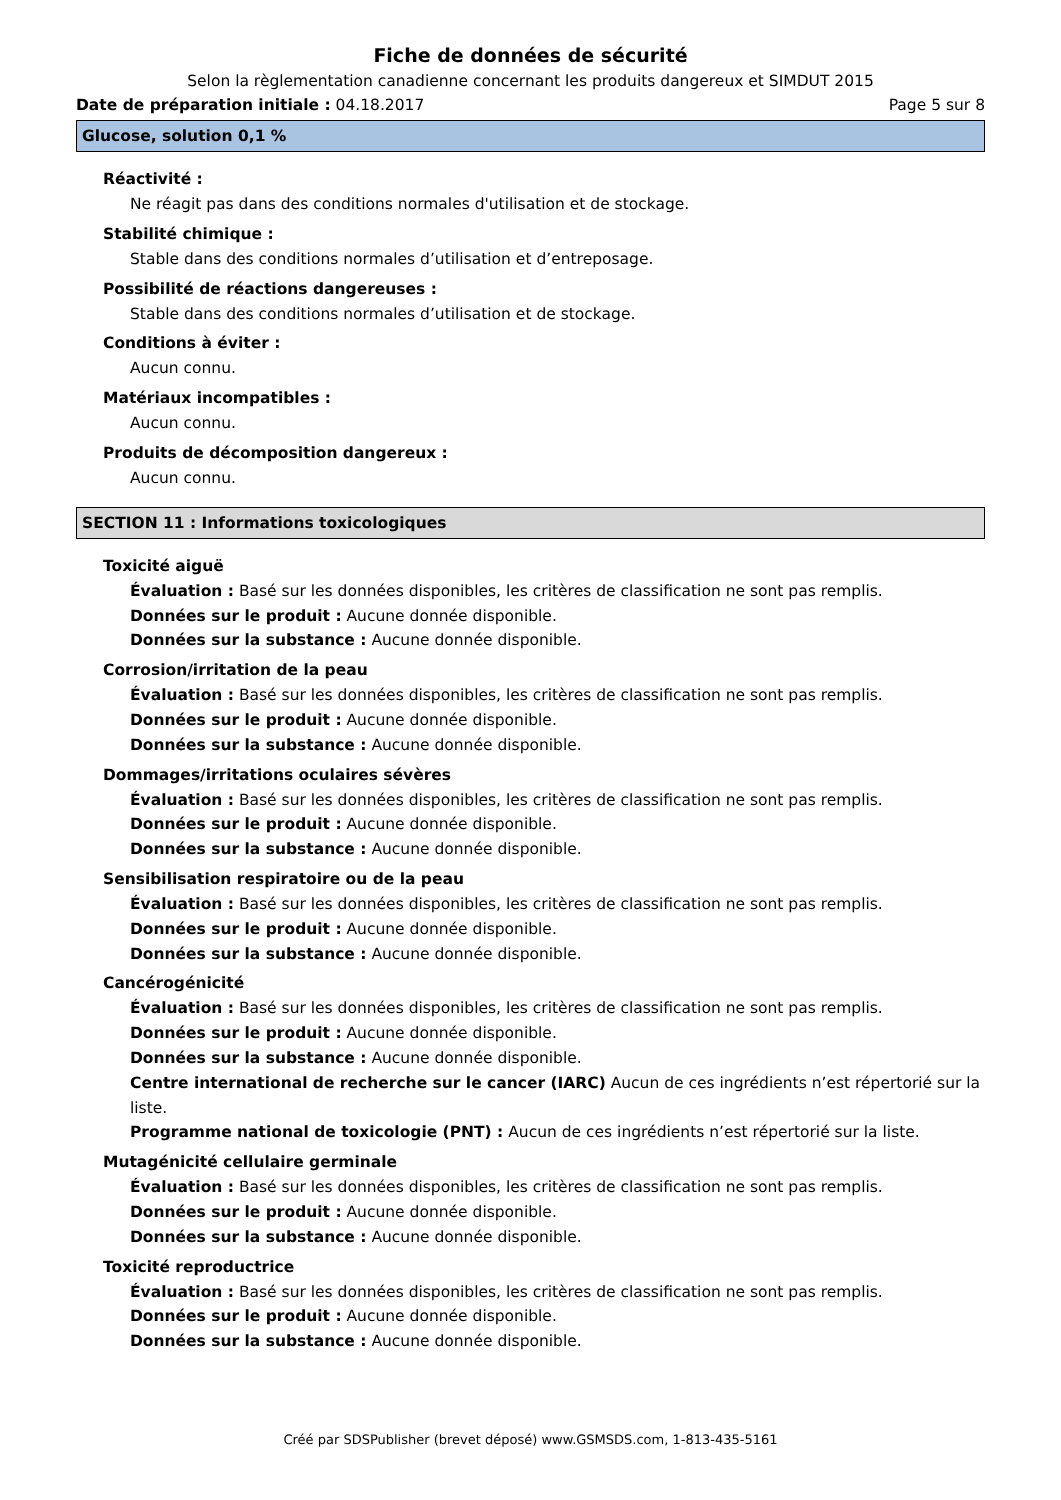Fiche de données de sécurité
Selon la règlementation canadienne concernant les produits dangereux et SIMDUT 2015
Date de préparation initiale : 04.18.2017 Page 5 sur 8
Glucose, solution 0,1 %
Réactivité :
Ne réagit pas dans des conditions normales d'utilisation et de stockage.
Stabilité chimique :
Stable dans des conditions normales d’utilisation et d’entreposage.
Possibilité de réactions dangereuses :
Stable dans des conditions normales d’utilisation et de stockage.
Conditions à éviter :
Aucun connu.
Matériaux incompatibles :
Aucun connu.
Produits de décomposition dangereux :
Aucun connu.
SECTION 11 : Informations toxicologiques
Toxicité aiguë
Évaluation : Basé sur les données disponibles, les critères de classification ne sont pas remplis.
Données sur le produit : Aucune donnée disponible.
Données sur la substance : Aucune donnée disponible.
Corrosion/irritation de la peau
Évaluation : Basé sur les données disponibles, les critères de classification ne sont pas remplis.
Données sur le produit : Aucune donnée disponible.
Données sur la substance : Aucune donnée disponible.
Dommages/irritations oculaires sévères
Évaluation : Basé sur les données disponibles, les critères de classification ne sont pas remplis.
Données sur le produit : Aucune donnée disponible.
Données sur la substance : Aucune donnée disponible.
Sensibilisation respiratoire ou de la peau
Évaluation : Basé sur les données disponibles, les critères de classification ne sont pas remplis.
Données sur le produit : Aucune donnée disponible.
Données sur la substance : Aucune donnée disponible.
Cancérogénicité
Évaluation : Basé sur les données disponibles, les critères de classification ne sont pas remplis.
Données sur le produit : Aucune donnée disponible.
Données sur la substance : Aucune donnée disponible.
Centre international de recherche sur le cancer (IARC) Aucun de ces ingrédients n’est répertorié sur la liste.
Programme national de toxicologie (PNT) : Aucun de ces ingrédients n’est répertorié sur la liste.
Mutagénicité cellulaire germinale
Évaluation : Basé sur les données disponibles, les critères de classification ne sont pas remplis.
Données sur le produit : Aucune donnée disponible.
Données sur la substance : Aucune donnée disponible.
Toxicité reproductrice
Évaluation : Basé sur les données disponibles, les critères de classification ne sont pas remplis.
Données sur le produit : Aucune donnée disponible.
Données sur la substance : Aucune donnée disponible.
Créé par SDSPublisher (brevet déposé) www.GSMSDS.com, 1-813-435-5161